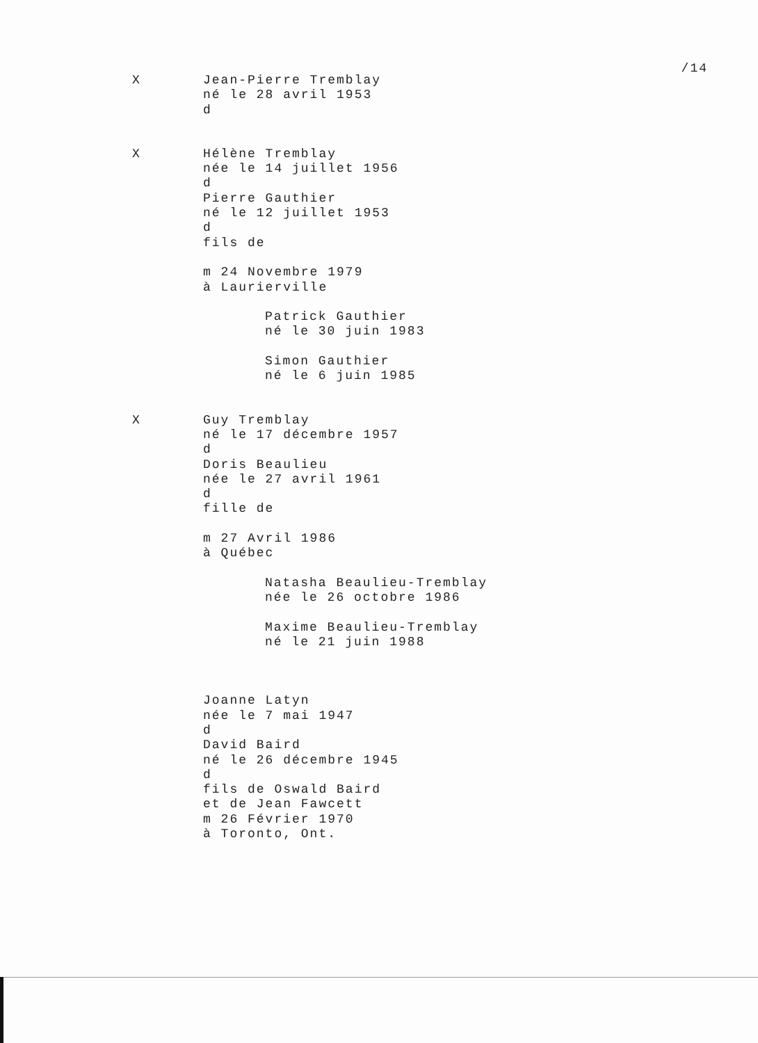/14
X Jean-Pierre Tremblay
né le 28 avril 1953
d
X Hélène Tremblay
née le 14 juillet 1956
d
Pierre Gauthier
né le 12 juillet 1953
d
fils de
m 24 Novembre 1979
à Laurierville
Patrick Gauthier
né le 30 juin 1983
Simon Gauthier
né le 6 juin 1985
X Guy Tremblay
né le 17 décembre 1957
d
Doris Beaulieu
née le 27 avril 1961
d
fille de
m 27 Avril 1986
à Québec
Natasha Beaulieu-Tremblay
née le 26 octobre 1986
Maxime Beaulieu-Tremblay
né le 21 juin 1988
Joanne Latyn
née le 7 mai 1947
d
David Baird
né le 26 décembre 1945
d
fils de Oswald Baird
et de Jean Fawcett
m 26 Février 1970
à Toronto, Ont.